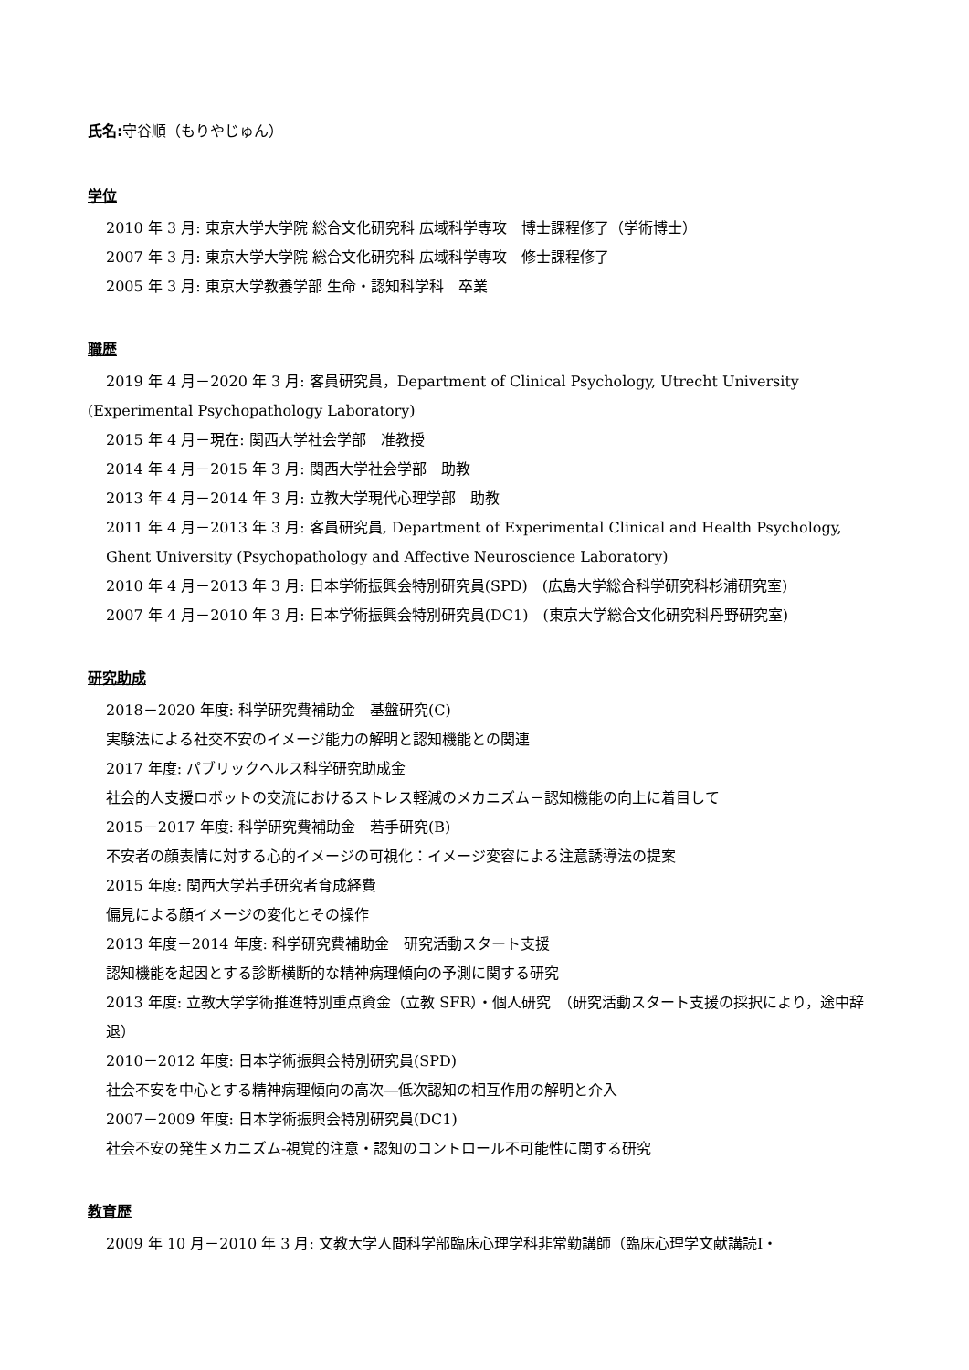氏名: 守谷順（もりやじゅん）
学位
2010 年 3 月: 東京大学大学院 総合文化研究科 広域科学専攻　博士課程修了（学術博士）
2007 年 3 月: 東京大学大学院 総合文化研究科 広域科学専攻　修士課程修了
2005 年 3 月: 東京大学教養学部 生命・認知科学科　卒業
職歴
2019 年 4 月－2020 年 3 月: 客員研究員，Department of Clinical Psychology, Utrecht University
(Experimental Psychopathology Laboratory)
2015 年 4 月－現在: 関西大学社会学部　准教授
2014 年 4 月－2015 年 3 月: 関西大学社会学部　助教
2013 年 4 月－2014 年 3 月: 立教大学現代心理学部　助教
2011 年 4 月－2013 年 3 月: 客員研究員, Department of Experimental Clinical and Health Psychology, Ghent University (Psychopathology and Affective Neuroscience Laboratory)
2010 年 4 月－2013 年 3 月: 日本学術振興会特別研究員(SPD)　(広島大学総合科学研究科杉浦研究室)
2007 年 4 月－2010 年 3 月: 日本学術振興会特別研究員(DC1)　(東京大学総合文化研究科丹野研究室)
研究助成
2018－2020 年度: 科学研究費補助金　基盤研究(C)
実験法による社交不安のイメージ能力の解明と認知機能との関連
2017 年度: パブリックヘルス科学研究助成金
社会的人支援ロボットの交流におけるストレス軽減のメカニズム－認知機能の向上に着目して
2015－2017 年度: 科学研究費補助金　若手研究(B)
不安者の顔表情に対する心的イメージの可視化：イメージ変容による注意誘導法の提案
2015 年度: 関西大学若手研究者育成経費
偏見による顔イメージの変化とその操作
2013 年度－2014 年度: 科学研究費補助金　研究活動スタート支援
認知機能を起因とする診断横断的な精神病理傾向の予測に関する研究
2013 年度: 立教大学学術推進特別重点資金（立教 SFR）・個人研究　（研究活動スタート支援の採択により，途中辞退）
2010－2012 年度: 日本学術振興会特別研究員(SPD)
社会不安を中心とする精神病理傾向の高次―低次認知の相互作用の解明と介入
2007－2009 年度: 日本学術振興会特別研究員(DC1)
社会不安の発生メカニズム-視覚的注意・認知のコントロール不可能性に関する研究
教育歴
2009 年 10 月－2010 年 3 月: 文教大学人間科学部臨床心理学科非常勤講師（臨床心理学文献講読Ⅰ・